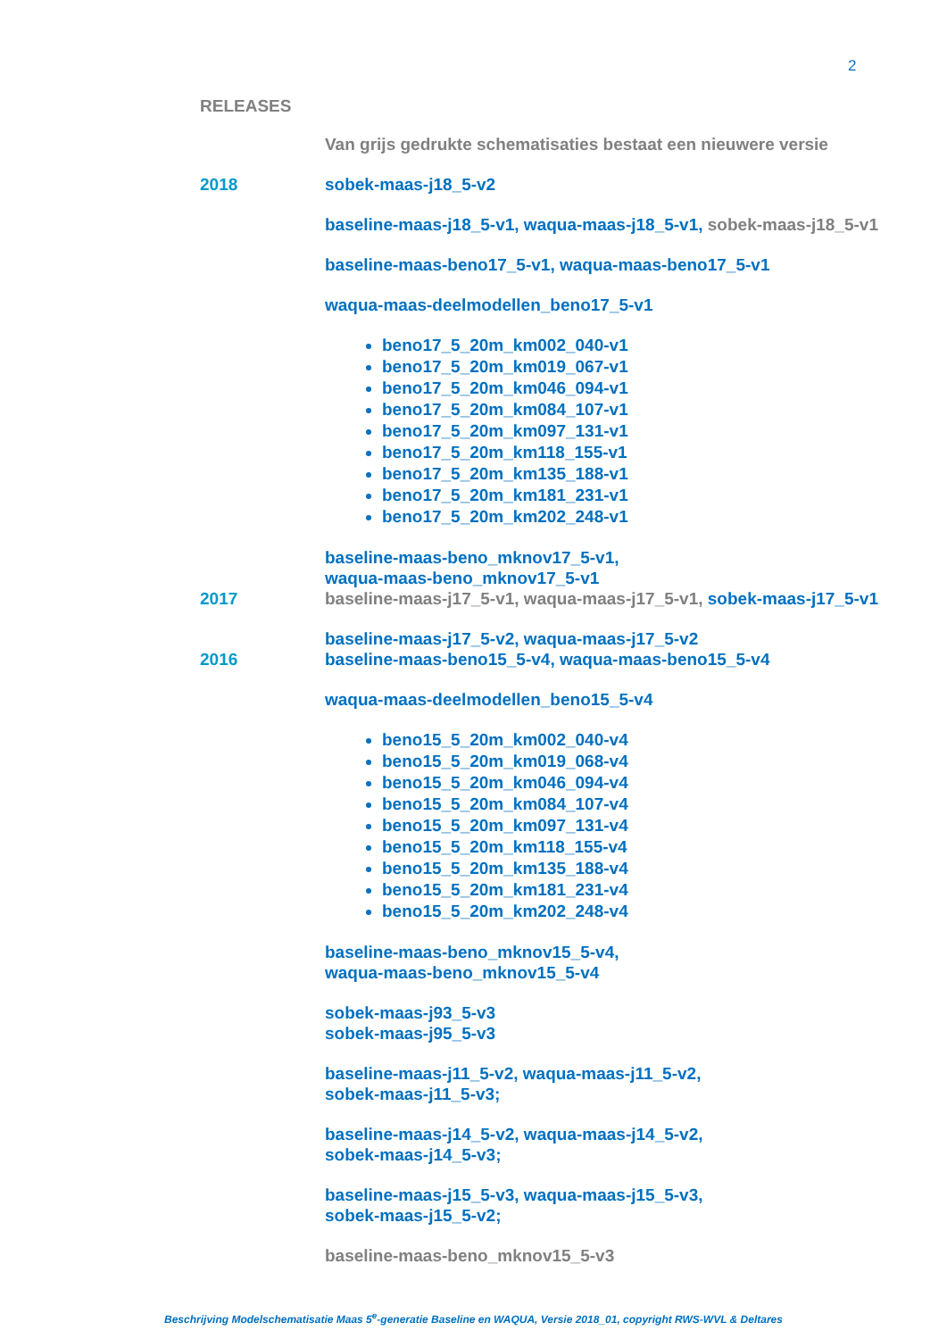2
RELEASES
Van grijs gedrukte schematisaties bestaat een nieuwere versie
2018 sobek-maas-j18_5-v2
baseline-maas-j18_5-v1, waqua-maas-j18_5-v1, sobek-maas-j18_5-v1
baseline-maas-beno17_5-v1, waqua-maas-beno17_5-v1
waqua-maas-deelmodellen_beno17_5-v1
beno17_5_20m_km002_040-v1
beno17_5_20m_km019_067-v1
beno17_5_20m_km046_094-v1
beno17_5_20m_km084_107-v1
beno17_5_20m_km097_131-v1
beno17_5_20m_km118_155-v1
beno17_5_20m_km135_188-v1
beno17_5_20m_km181_231-v1
beno17_5_20m_km202_248-v1
baseline-maas-beno_mknov17_5-v1,
waqua-maas-beno_mknov17_5-v1
2017 baseline-maas-j17_5-v1, waqua-maas-j17_5-v1, sobek-maas-j17_5-v1
baseline-maas-j17_5-v2, waqua-maas-j17_5-v2
2016 baseline-maas-beno15_5-v4, waqua-maas-beno15_5-v4
waqua-maas-deelmodellen_beno15_5-v4
beno15_5_20m_km002_040-v4
beno15_5_20m_km019_068-v4
beno15_5_20m_km046_094-v4
beno15_5_20m_km084_107-v4
beno15_5_20m_km097_131-v4
beno15_5_20m_km118_155-v4
beno15_5_20m_km135_188-v4
beno15_5_20m_km181_231-v4
beno15_5_20m_km202_248-v4
baseline-maas-beno_mknov15_5-v4,
waqua-maas-beno_mknov15_5-v4
sobek-maas-j93_5-v3
sobek-maas-j95_5-v3
baseline-maas-j11_5-v2, waqua-maas-j11_5-v2,
sobek-maas-j11_5-v3;
baseline-maas-j14_5-v2, waqua-maas-j14_5-v2,
sobek-maas-j14_5-v3;
baseline-maas-j15_5-v3, waqua-maas-j15_5-v3,
sobek-maas-j15_5-v2;
baseline-maas-beno_mknov15_5-v3
Beschrijving Modelschematisatie Maas 5<sup>e</sup>-generatie Baseline en WAQUA, Versie 2018_01, copyright RWS-WVL & Deltares